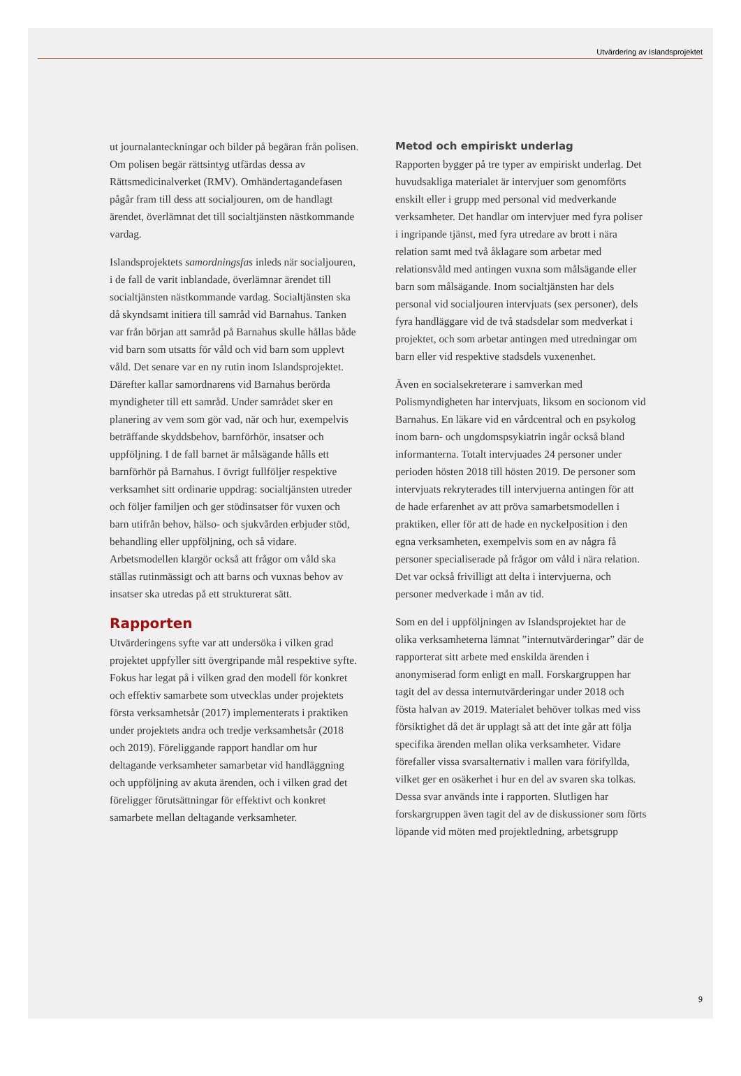Utvärdering av Islandsprojektet
ut journalanteckningar och bilder på begäran från polisen. Om polisen begär rättsintyg utfärdas dessa av Rättsmedicinalverket (RMV). Omhändertagandefasen pågår fram till dess att socialjouren, om de handlagt ärendet, överlämnat det till socialtjänsten nästkommande vardag.
Islandsprojektets samordningsfas inleds när socialjouren, i de fall de varit inblandade, överlämnar ärendet till socialtjänsten nästkommande vardag. Socialtjänsten ska då skyndsamt initiera till samråd vid Barnahus. Tanken var från början att samråd på Barnahus skulle hållas både vid barn som utsatts för våld och vid barn som upplevt våld. Det senare var en ny rutin inom Islandsprojektet. Därefter kallar samordnarens vid Barnahus berörda myndigheter till ett samråd. Under samrådet sker en planering av vem som gör vad, när och hur, exempelvis beträffande skyddsbehov, barnförhör, insatser och uppföljning. I de fall barnet är målsägande hålls ett barnförhör på Barnahus. I övrigt fullföljer respektive verksamhet sitt ordinarie uppdrag: socialtjänsten utreder och följer familjen och ger stödinsatser för vuxen och barn utifrån behov, hälso- och sjukvården erbjuder stöd, behandling eller uppföljning, och så vidare. Arbetsmodellen klargör också att frågor om våld ska ställas rutinmässigt och att barns och vuxnas behov av insatser ska utredas på ett strukturerat sätt.
Rapporten
Utvärderingens syfte var att undersöka i vilken grad projektet uppfyller sitt övergripande mål respektive syfte. Fokus har legat på i vilken grad den modell för konkret och effektiv samarbete som utvecklas under projektets första verksamhetsår (2017) implementerats i praktiken under projektets andra och tredje verksamhetsår (2018 och 2019). Föreliggande rapport handlar om hur deltagande verksamheter samarbetar vid handläggning och uppföljning av akuta ärenden, och i vilken grad det föreligger förutsättningar för effektivt och konkret samarbete mellan deltagande verksamheter.
Metod och empiriskt underlag
Rapporten bygger på tre typer av empiriskt underlag. Det huvudsakliga materialet är intervjuer som genomförts enskilt eller i grupp med personal vid medverkande verksamheter. Det handlar om intervjuer med fyra poliser i ingripande tjänst, med fyra utredare av brott i nära relation samt med två åklagare som arbetar med relationsvåld med antingen vuxna som målsägande eller barn som målsägande. Inom socialtjänsten har dels personal vid socialjouren intervjuats (sex personer), dels fyra handläggare vid de två stadsdelar som medverkat i projektet, och som arbetar antingen med utredningar om barn eller vid respektive stadsdels vuxenenhet.
Även en socialsekreterare i samverkan med Polismyndigheten har intervjuats, liksom en socionom vid Barnahus. En läkare vid en vårdcentral och en psykolog inom barn- och ungdomspsykiatrin ingår också bland informanterna. Totalt intervjuades 24 personer under perioden hösten 2018 till hösten 2019. De personer som intervjuats rekryterades till intervjuerna antingen för att de hade erfarenhet av att pröva samarbetsmodellen i praktiken, eller för att de hade en nyckelposition i den egna verksamheten, exempelvis som en av några få personer specialiserade på frågor om våld i nära relation. Det var också frivilligt att delta i intervjuerna, och personer medverkade i mån av tid.
Som en del i uppföljningen av Islandsprojektet har de olika verksamheterna lämnat ”internutvärderingar” där de rapporterat sitt arbete med enskilda ärenden i anonymiserad form enligt en mall. Forskargruppen har tagit del av dessa internutvärderingar under 2018 och fösta halvan av 2019. Materialet behöver tolkas med viss försiktighet då det är upplagt så att det inte går att följa specifika ärenden mellan olika verksamheter. Vidare förefaller vissa svarsalternativ i mallen vara förifyllda, vilket ger en osäkerhet i hur en del av svaren ska tolkas. Dessa svar används inte i rapporten. Slutligen har forskargruppen även tagit del av de diskussioner som förts löpande vid möten med projektledning, arbetsgrupp
9